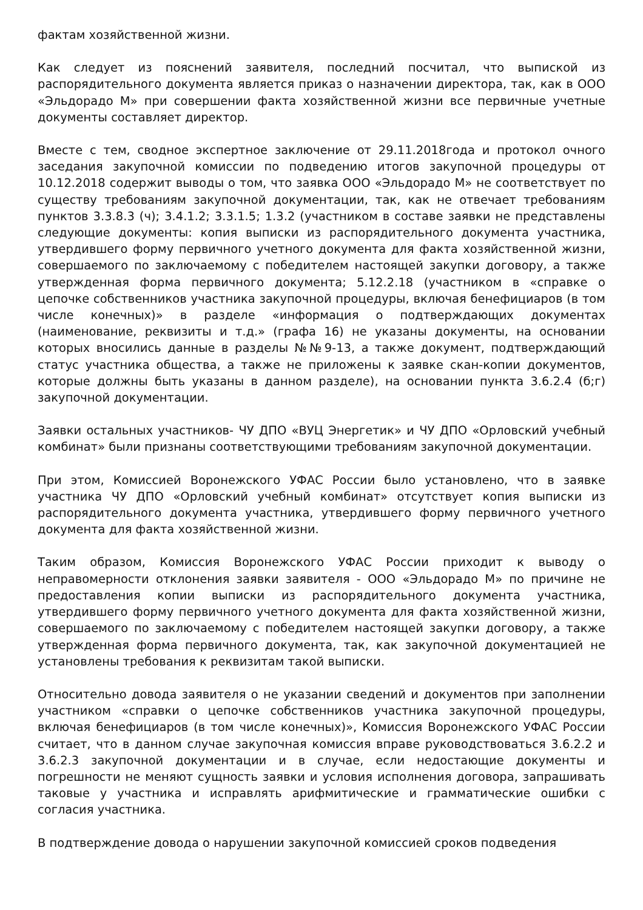фактам хозяйственной жизни.
Как следует из пояснений заявителя, последний посчитал, что выпиской из распорядительного документа является приказ о назначении директора, так, как в ООО «Эльдорадо М» при совершении факта хозяйственной жизни все первичные учетные документы составляет директор.
Вместе с тем, сводное экспертное заключение от 29.11.2018года и протокол очного заседания закупочной комиссии по подведению итогов закупочной процедуры от 10.12.2018 содержит выводы о том, что заявка ООО «Эльдорадо М» не соответствует по существу требованиям закупочной документации, так, как не отвечает требованиям пунктов 3.3.8.3 (ч); 3.4.1.2; 3.3.1.5; 1.3.2 (участником в составе заявки не представлены следующие документы: копия выписки из распорядительного документа участника, утвердившего форму первичного учетного документа для факта хозяйственной жизни, совершаемого по заключаемому с победителем настоящей закупки договору, а также утвержденная форма первичного документа; 5.12.2.18 (участником в «справке о цепочке собственников участника закупочной процедуры, включая бенефициаров (в том числе конечных)» в разделе «информация о подтверждающих документах (наименование, реквизиты и т.д.» (графа 16) не указаны документы, на основании которых вносились данные в разделы №№9-13, а также документ, подтверждающий статус участника общества, а также не приложены к заявке скан-копии документов, которые должны быть указаны в данном разделе), на основании пункта 3.6.2.4 (б;г) закупочной документации.
Заявки остальных участников- ЧУ ДПО «ВУЦ Энергетик» и ЧУ ДПО «Орловский учебный комбинат» были признаны соответствующими требованиям закупочной документации.
При этом, Комиссией Воронежского УФАС России было установлено, что в заявке участника ЧУ ДПО «Орловский учебный комбинат» отсутствует копия выписки из распорядительного документа участника, утвердившего форму первичного учетного документа для факта хозяйственной жизни.
Таким образом, Комиссия Воронежского УФАС России приходит к выводу о неправомерности отклонения заявки заявителя - ООО «Эльдорадо М» по причине не предоставления копии выписки из распорядительного документа участника, утвердившего форму первичного учетного документа для факта хозяйственной жизни, совершаемого по заключаемому с победителем настоящей закупки договору, а также утвержденная форма первичного документа, так, как закупочной документацией не установлены требования к реквизитам такой выписки.
Относительно довода заявителя о не указании сведений и документов при заполнении участником «справки о цепочке собственников участника закупочной процедуры, включая бенефициаров (в том числе конечных)», Комиссия Воронежского УФАС России считает, что в данном случае закупочная комиссия вправе руководствоваться 3.6.2.2 и 3.6.2.3 закупочной документации и в случае, если недостающие документы и погрешности не меняют сущность заявки и условия исполнения договора, запрашивать таковые у участника и исправлять арифмитические и грамматические ошибки с согласия участника.
В подтверждение довода о нарушении закупочной комиссией сроков подведения